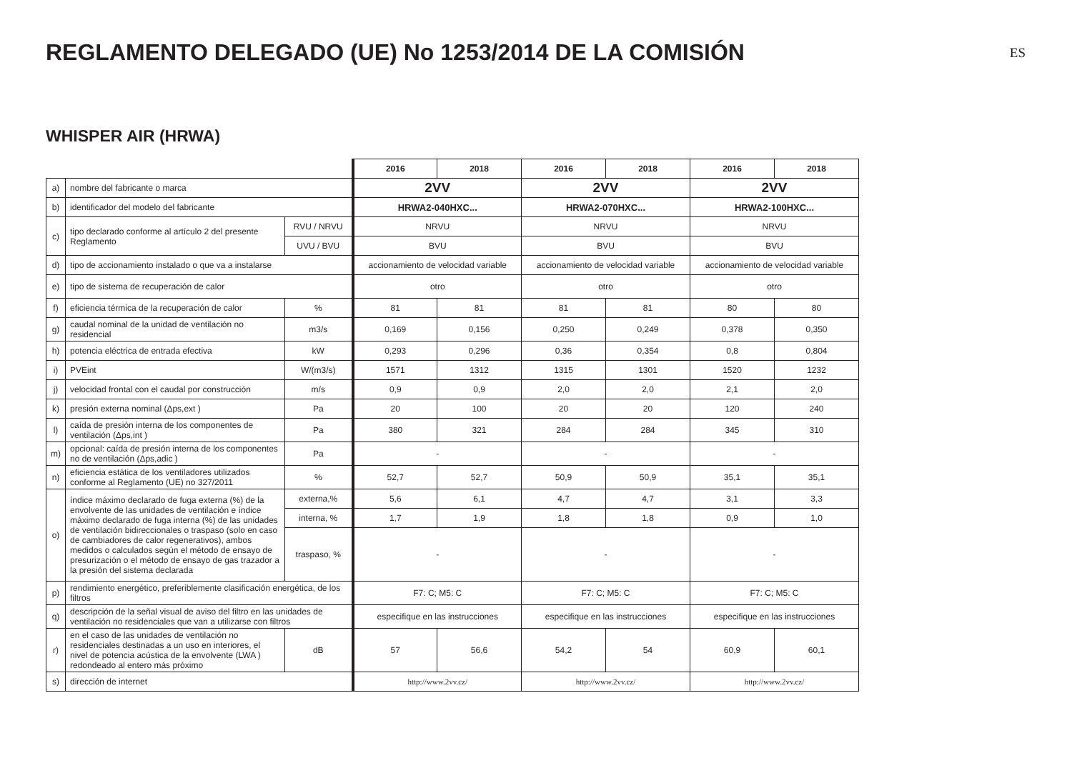REGLAMENTO DELEGADO (UE) No 1253/2014 DE LA COMISIÓN
ES
WHISPER AIR (HRWA)
| | | | 2016 | 2018 | 2016 | 2018 | 2016 | 2018 |
| a) | nombre del fabricante o marca | | 2VV | | 2VV | | 2VV | |
| b) | identificador del modelo del fabricante | | HRWA2-040HXC... | | HRWA2-070HXC... | | HRWA2-100HXC... | |
| c) | tipo declarado conforme al artículo 2 del presente Reglamento | RVU / NRVU | NRVU | | NRVU | | NRVU | |
| | | UVU / BVU | BVU | | BVU | | BVU | |
| d) | tipo de accionamiento instalado o que va a instalarse | | accionamiento de velocidad variable | | accionamiento de velocidad variable | | accionamiento de velocidad variable | |
| e) | tipo de sistema de recuperación de calor | | otro | | otro | | otro | |
| f) | eficiencia térmica de la recuperación de calor | % | 81 | 81 | 81 | 81 | 80 | 80 |
| g) | caudal nominal de la unidad de ventilación no residencial | m3/s | 0,169 | 0,156 | 0,250 | 0,249 | 0,378 | 0,350 |
| h) | potencia eléctrica de entrada efectiva | kW | 0,293 | 0,296 | 0,36 | 0,354 | 0,8 | 0,804 |
| i) | PVEint | W/(m3/s) | 1571 | 1312 | 1315 | 1301 | 1520 | 1232 |
| j) | velocidad frontal con el caudal por construcción | m/s | 0,9 | 0,9 | 2,0 | 2,0 | 2,1 | 2,0 |
| k) | presión externa nominal (Δps,ext ) | Pa | 20 | 100 | 20 | 20 | 120 | 240 |
| l) | caída de presión interna de los componentes de ventilación (Δps,int ) | Pa | 380 | 321 | 284 | 284 | 345 | 310 |
| m) | opcional: caída de presión interna de los componentes no de ventilación (Δps,adic ) | Pa | - | | - | | - | |
| n) | eficiencia estática de los ventiladores utilizados conforme al Reglamento (UE) no 327/2011 | % | 52,7 | 52,7 | 50,9 | 50,9 | 35,1 | 35,1 |
| o) | índice máximo declarado de fuga externa (%) de la envolvente de las unidades de ventilación e índice máximo declarado de fuga interna (%) de las unidades de ventilación bidireccionales o traspaso (solo en caso de cambiadores de calor regenerativos), ambos medidos o calculados según el método de ensayo de presurización o el método de ensayo de gas trazador a la presión del sistema declarada | externa,% | 5,6 | 6,1 | 4,7 | 4,7 | 3,1 | 3,3 |
| | | interna, % | 1,7 | 1,9 | 1,8 | 1,8 | 0,9 | 1,0 |
| | | traspaso, % | - | | - | | - | |
| p) | rendimiento energético, preferiblemente clasificación energética, de los filtros | | F7: C; M5: C | | F7: C; M5: C | | F7: C; M5: C | |
| q) | descripción de la señal visual de aviso del filtro en las unidades de ventilación no residenciales que van a utilizarse con filtros | | especifique en las instrucciones | | especifique en las instrucciones | | especifique en las instrucciones | |
| r) | en el caso de las unidades de ventilación no residenciales destinadas a un uso en interiores, el nivel de potencia acústica de la envolvente (LWA ) redondeado al entero más próximo | dB | 57 | 56,6 | 54,2 | 54 | 60,9 | 60,1 |
| s) | dirección de internet | | http://www.2vv.cz/ | | http://www.2vv.cz/ | | http://www.2vv.cz/ | |